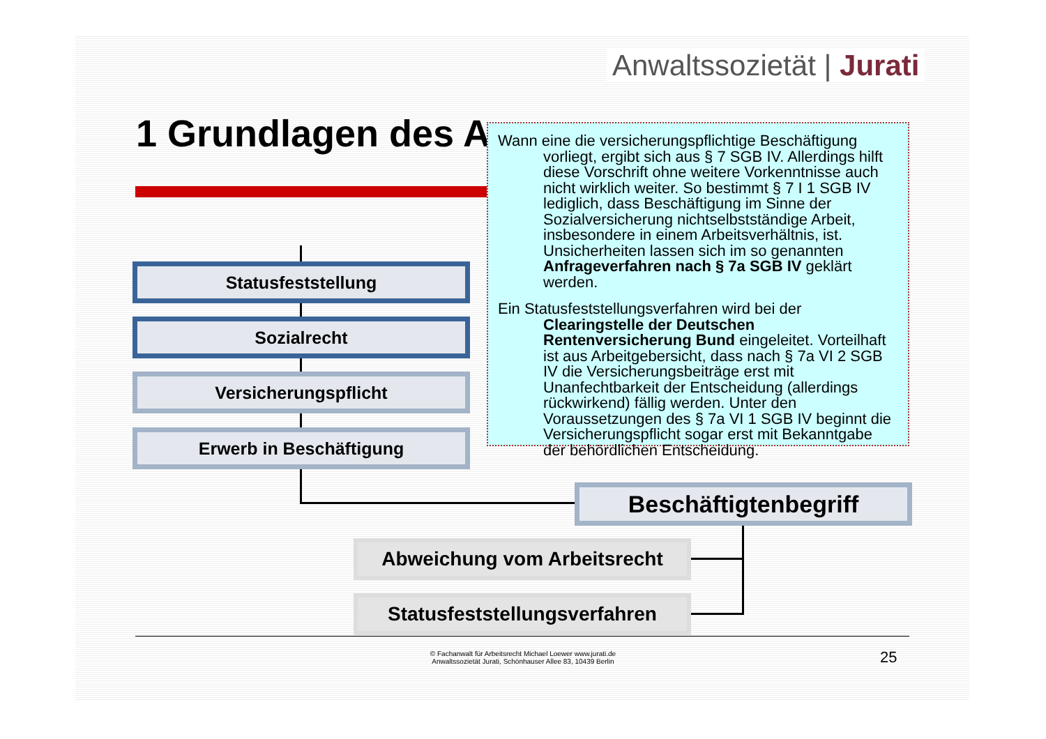Anwaltssozietät | Jurati
1 Grundlagen des A
Statusfeststellung
Sozialrecht
Versicherungspflicht
Erwerb in Beschäftigung
Beschäftigtenbegriff
Abweichung vom Arbeitsrecht
Statusfeststellungsverfahren
Wann eine die versicherungspflichtige Beschäftigung vorliegt, ergibt sich aus § 7 SGB IV. Allerdings hilft diese Vorschrift ohne weitere Vorkenntnisse auch nicht wirklich weiter. So bestimmt § 7 I 1 SGB IV lediglich, dass Beschäftigung im Sinne der Sozialversicherung nichtselbstständige Arbeit, insbesondere in einem Arbeitsverhältnis, ist. Unsicherheiten lassen sich im so genannten Anfrageverfahren nach § 7a SGB IV geklärt werden.
Ein Statusfeststellungsverfahren wird bei der Clearingstelle der Deutschen Rentenversicherung Bund eingeleitet. Vorteilhaft ist aus Arbeitgebersicht, dass nach § 7a VI 2 SGB IV die Versicherungsbeiträge erst mit Unanfechtbarkeit der Entscheidung (allerdings rückwirkend) fällig werden. Unter den Voraussetzungen des § 7a VI 1 SGB IV beginnt die Versicherungspflicht sogar erst mit Bekanntgabe der behördlichen Entscheidung.
© Fachanwalt für Arbeitsrecht Michael Loewer www.jurati.de
Anwaltssozietät Jurati, Schönhauser Allee 83, 10439 Berlin
25